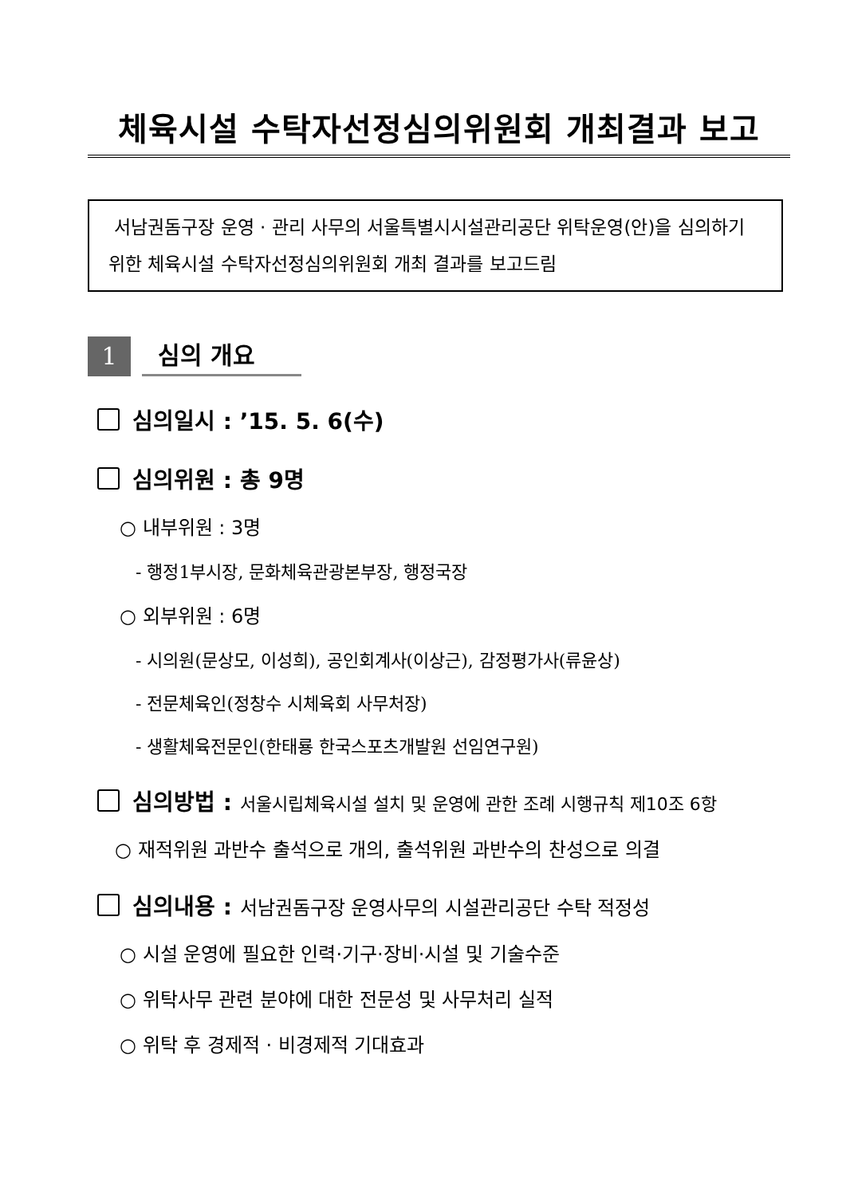체육시설 수탁자선정심의위원회 개최결과 보고
서남권돔구장 운영 · 관리 사무의 서울특별시시설관리공단 위탁운영(안)을 심의하기 위한 체육시설 수탁자선정심의위원회 개최 결과를 보고드림
1
심의 개요
심의일시 : ’15. 5. 6(수)
심의위원 : 총 9명
○ 내부위원 : 3명
- 행정1부시장, 문화체육관광본부장, 행정국장
○ 외부위원 : 6명
- 시의원(문상모, 이성희), 공인회계사(이상근), 감정평가사(류윤상)
- 전문체육인(정창수 시체육회 사무처장)
- 생활체육전문인(한태룡 한국스포츠개발원 선임연구원)
심의방법 : 서울시립체육시설 설치 및 운영에 관한 조례 시행규칙 제10조 6항
○ 재적위원 과반수 출석으로 개의, 출석위원 과반수의 찬성으로 의결
심의내용 : 서남권돔구장 운영사무의 시설관리공단 수탁 적정성
○ 시설 운영에 필요한 인력·기구·장비·시설 및 기술수준
○ 위탁사무 관련 분야에 대한 전문성 및 사무처리 실적
○ 위탁 후 경제적 · 비경제적 기대효과